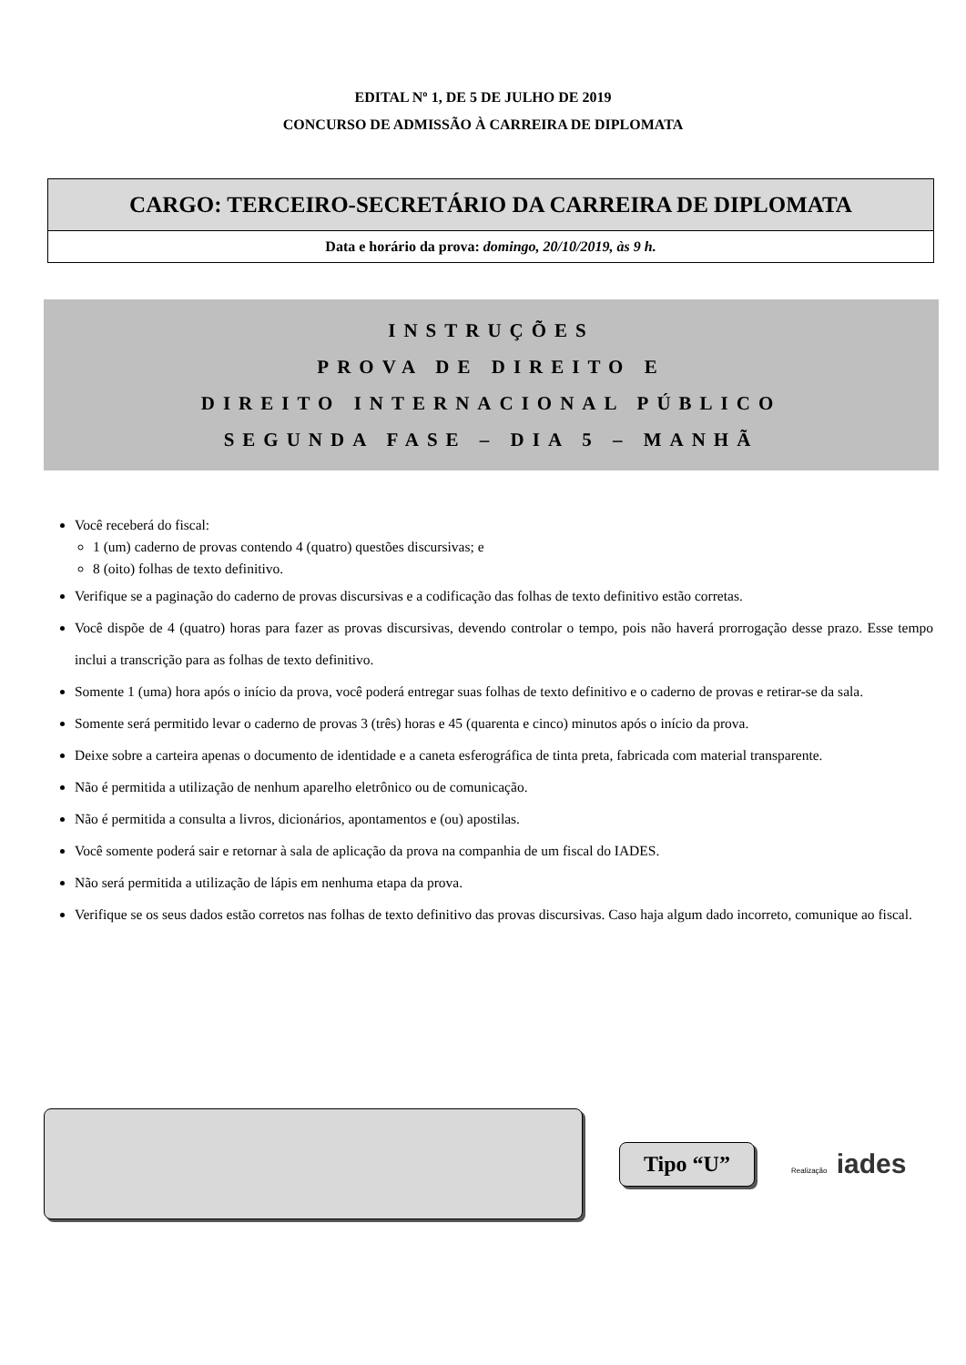EDITAL Nº 1, DE 5 DE JULHO DE 2019
CONCURSO DE ADMISSÃO À CARREIRA DE DIPLOMATA
CARGO: TERCEIRO-SECRETÁRIO DA CARREIRA DE DIPLOMATA
Data e horário da prova: domingo, 20/10/2019, às 9 h.
INSTRUÇÕES
PROVA DE DIREITO E
DIREITO INTERNACIONAL PÚBLICO
SEGUNDA FASE – DIA 5 – MANHÃ
Você receberá do fiscal:
1 (um) caderno de provas contendo 4 (quatro) questões discursivas; e
8 (oito) folhas de texto definitivo.
Verifique se a paginação do caderno de provas discursivas e a codificação das folhas de texto definitivo estão corretas.
Você dispõe de 4 (quatro) horas para fazer as provas discursivas, devendo controlar o tempo, pois não haverá prorrogação desse prazo. Esse tempo inclui a transcrição para as folhas de texto definitivo.
Somente 1 (uma) hora após o início da prova, você poderá entregar suas folhas de texto definitivo e o caderno de provas e retirar-se da sala.
Somente será permitido levar o caderno de provas 3 (três) horas e 45 (quarenta e cinco) minutos após o início da prova.
Deixe sobre a carteira apenas o documento de identidade e a caneta esferográfica de tinta preta, fabricada com material transparente.
Não é permitida a utilização de nenhum aparelho eletrônico ou de comunicação.
Não é permitida a consulta a livros, dicionários, apontamentos e (ou) apostilas.
Você somente poderá sair e retornar à sala de aplicação da prova na companhia de um fiscal do IADES.
Não será permitida a utilização de lápis em nenhuma etapa da prova.
Verifique se os seus dados estão corretos nas folhas de texto definitivo das provas discursivas. Caso haja algum dado incorreto, comunique ao fiscal.
Tipo “U”
Realização iades